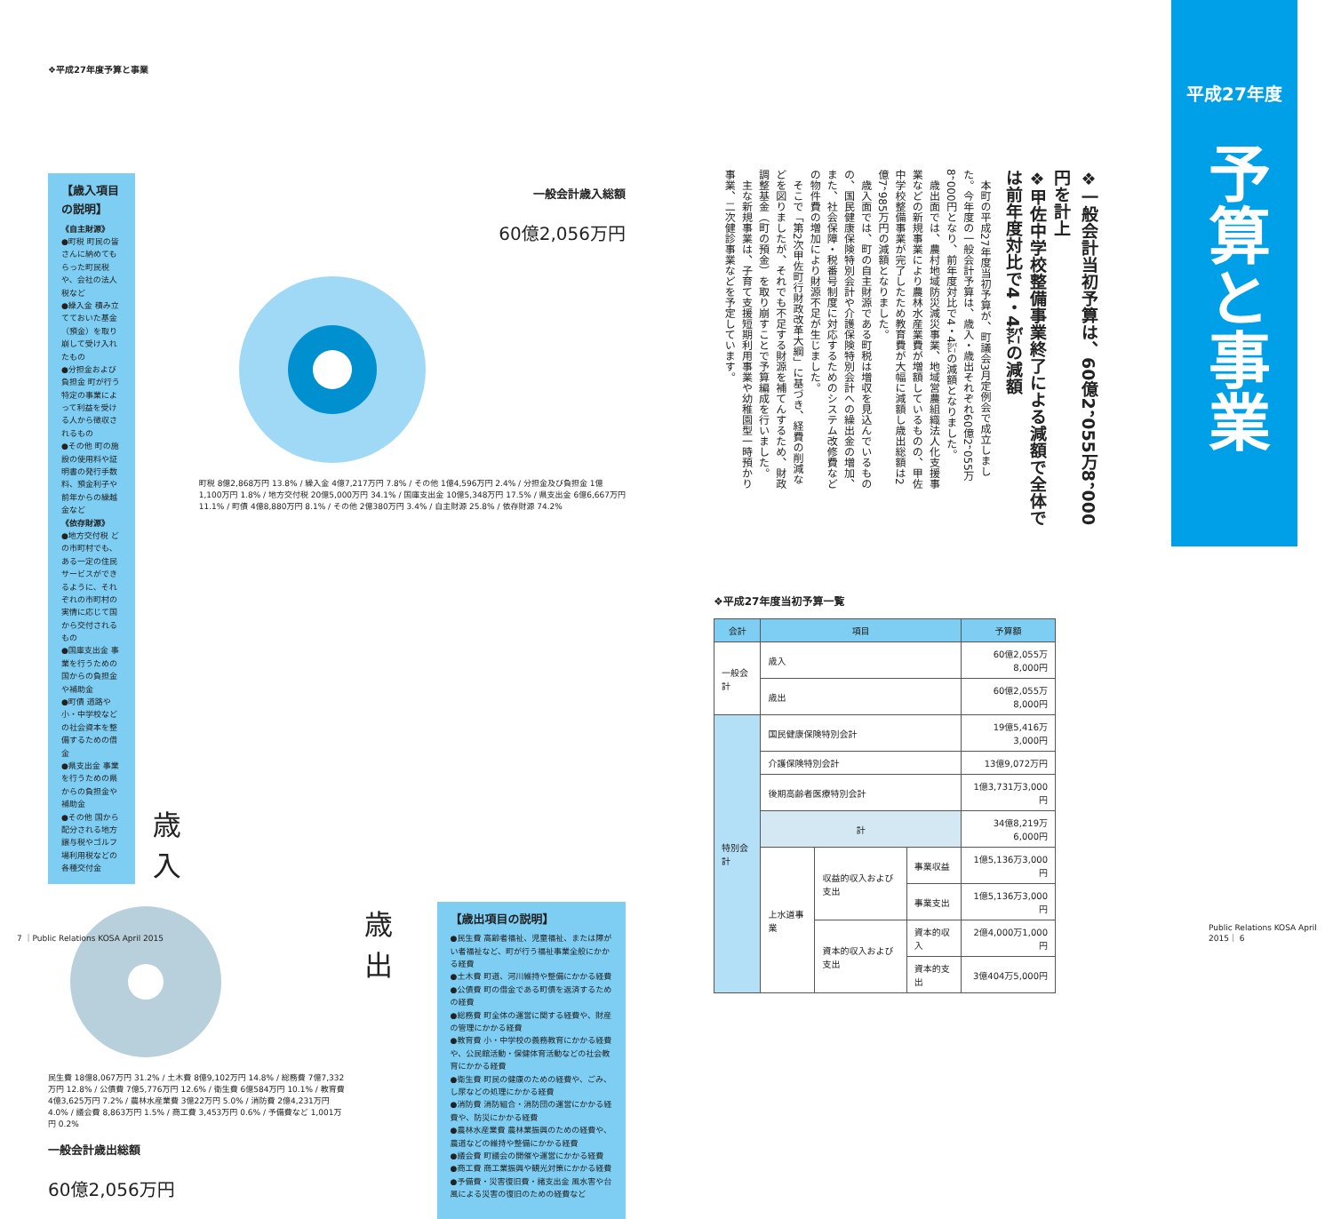❖平成27年度予算と事業
【歳入項目の説明】
《自主財源》
●町税 町民の皆さんに納めてもらった町民税や、会社の法人税など
●繰入金 積み立てておいた基金（預金）を取り崩して受け入れたもの
●分担金および負担金 町が行う特定の事業によって利益を受ける人から徴収されるもの
●その他 町の施設の使用料や証明書の発行手数料、預金利子や前年からの繰越金など
《依存財源》
●地方交付税 どの市町村でも、ある一定の住民サービスができるように、それぞれの市町村の実情に応じて国から交付されるもの
●国庫支出金 事業を行うための国からの負担金や補助金
●町債 道路や小・中学校などの社会資本を整備するための借金
●県支出金 事業を行うための県からの負担金や補助金
●その他 国から配分される地方譲与税やゴルフ場利用税などの各種交付金
歳入
一般会計歳入総額
60億2,056万円
町税 8億2,868万円 13.8% / 繰入金 4億7,217万円 7.8% / その他 1億4,596万円 2.4% / 分担金及び負担金 1億1,100万円 1.8% / 地方交付税 20億5,000万円 34.1% / 国庫支出金 10億5,348万円 17.5% / 県支出金 6億6,667万円 11.1% / 町債 4億8,880万円 8.1% / その他 2億380万円 3.4% / 自主財源 25.8% / 依存財源 74.2%
民生費 18億8,067万円 31.2% / 土木費 8億9,102万円 14.8% / 総務費 7億7,332万円 12.8% / 公債費 7億5,776万円 12.6% / 衛生費 6億584万円 10.1% / 教育費 4億3,625万円 7.2% / 農林水産業費 3億22万円 5.0% / 消防費 2億4,231万円 4.0% / 議会費 8,863万円 1.5% / 商工費 3,453万円 0.6% / 予備費など 1,001万円 0.2%
一般会計歳出総額
60億2,056万円
歳出
【歳出項目の説明】
●民生費 高齢者福祉、児童福祉、または障がい者福祉など、町が行う福祉事業全般にかかる経費
●土木費 町道、河川維持や整備にかかる経費
●公債費 町の借金である町債を返済するための経費
●総務費 町全体の運営に関する経費や、財産の管理にかかる経費
●教育費 小・中学校の義務教育にかかる経費や、公民館活動・保健体育活動などの社会教育にかかる経費
●衛生費 町民の健康のための経費や、ごみ、し尿などの処理にかかる経費
●消防費 消防組合・消防団の運営にかかる経費や、防災にかかる経費
●農林水産業費 農林業振興のための経費や、農道などの維持や整備にかかる経費
●議会費 町議会の開催や運営にかかる経費
●商工費 商工業振興や観光対策にかかる経費
●予備費・災害復旧費・諸支出金 風水害や台風による災害の復旧のための経費など
7 ｜Public Relations KOSA April 2015
平成27年度
予算と事業
❖一般会計当初予算は、60億2，055万8，000円を計上
❖甲佐中学校整備事業終了による減額で全体では前年度対比で4・4㌫の減額
　本町の平成27年度当初予算が、町議会3月定例会で成立しました。今年度の一般会計予算は、歳入・歳出それぞれ60億2，055万8，000円となり、前年度対比で4・4㌫の減額となりました。
　歳出面では、農村地域防災減災事業、地域営農組織法人化支援事業などの新規事業により農林水産業費が増額しているものの、甲佐中学校整備事業が完了したため教育費が大幅に減額し歳出総額は2億7，985万円の減額となりました。
　歳入面では、町の自主財源である町税は増収を見込んでいるものの、国民健康保険特別会計や介護保険特別会計への繰出金の増加、また、社会保障・税番号制度に対応するためのシステム改修費などの物件費の増加により財源不足が生じました。
　そこで「第2次甲佐町行財政改革大綱」に基づき、経費の削減などを図りましたが、それでも不足する財源を補てんするため、財政調整基金（町の預金）を取り崩すことで予算編成を行いました。
　主な新規事業は、子育て支援短期利用事業や幼稚園型一時預かり事業、二次健診事業などを予定しています。
❖平成27年度当初予算一覧
| 会計 | 項目 | | | 予算額 |
| --- | --- | --- | --- | --- |
| 一般会計 | 歳入 | | | 60億2,055万8,000円 |
| | 歳出 | | | 60億2,055万8,000円 |
| 特別会計 | 国民健康保険特別会計 | | | 19億5,416万3,000円 |
| | 介護保険特別会計 | | | 13億9,072万円 |
| | 後期高齢者医療特別会計 | | | 1億3,731万3,000円 |
| | 計 | | | 34億8,219万6,000円 |
| | 上水道事業 | 収益的収入および支出 | 事業収益 | 1億5,136万3,000円 |
| | | | 事業支出 | 1億5,136万3,000円 |
| | | 資本的収入および支出 | 資本的収入 | 2億4,000万1,000円 |
| | | | 資本的支出 | 3億404万5,000円 |
Public Relations KOSA April 2015｜ 6